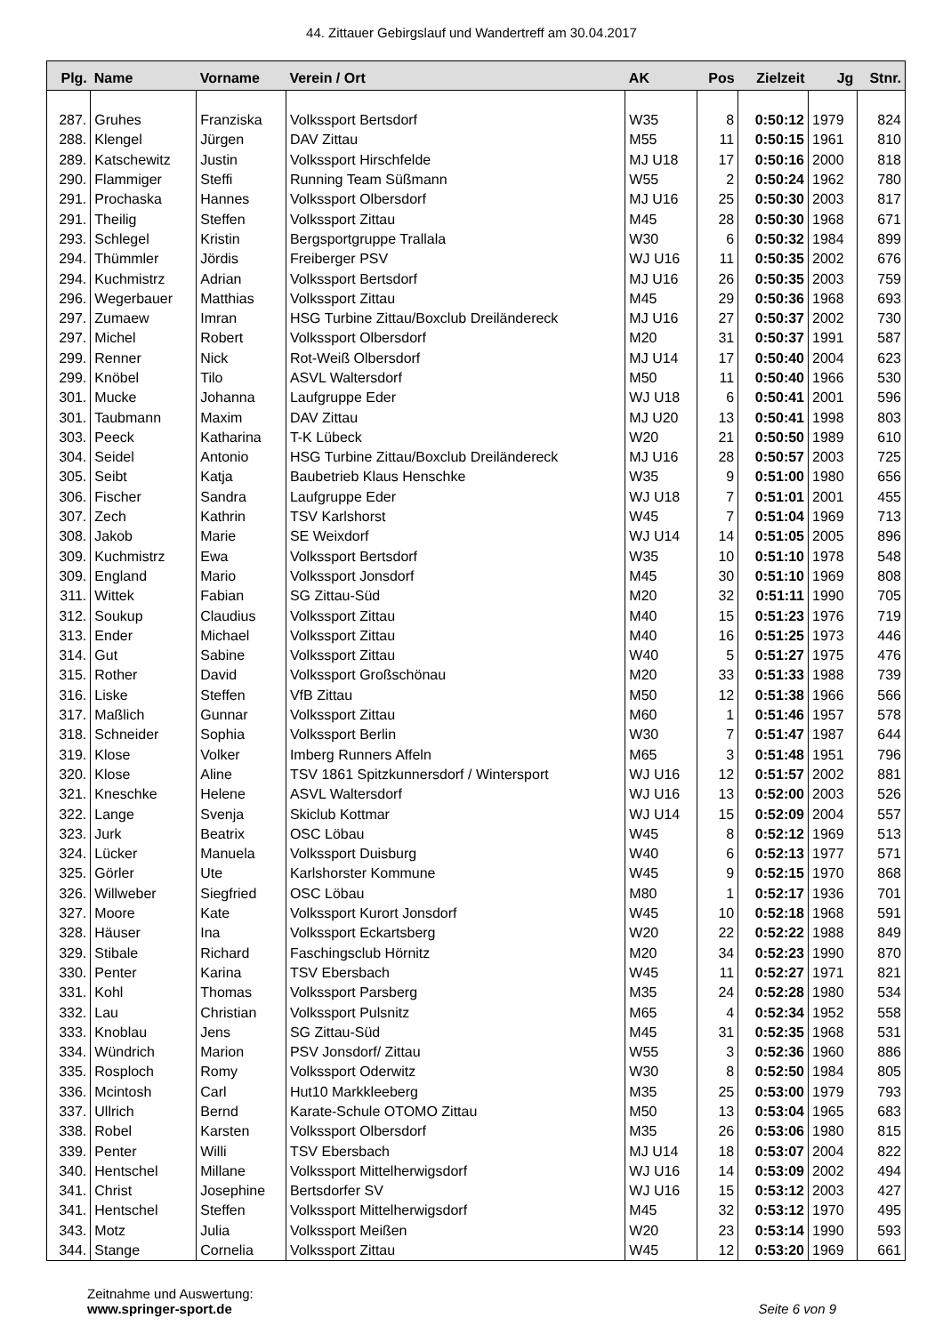44. Zittauer Gebirgslauf und Wandertreff am 30.04.2017
| Plg. | Name | Vorname | Verein / Ort | AK | Pos | Zielzeit | Jg | Stnr. |
| --- | --- | --- | --- | --- | --- | --- | --- | --- |
| 287. | Gruhes | Franziska | Volkssport Bertsdorf | W35 | 8 | 0:50:12 | 1979 | 824 |
| 288. | Klengel | Jürgen | DAV Zittau | M55 | 11 | 0:50:15 | 1961 | 810 |
| 289. | Katschewitz | Justin | Volkssport Hirschfelde | MJ U18 | 17 | 0:50:16 | 2000 | 818 |
| 290. | Flammiger | Steffi | Running Team Süßmann | W55 | 2 | 0:50:24 | 1962 | 780 |
| 291. | Prochaska | Hannes | Volkssport Olbersdorf | MJ U16 | 25 | 0:50:30 | 2003 | 817 |
| 291. | Theilig | Steffen | Volkssport Zittau | M45 | 28 | 0:50:30 | 1968 | 671 |
| 293. | Schlegel | Kristin | Bergsportgruppe Trallala | W30 | 6 | 0:50:32 | 1984 | 899 |
| 294. | Thümmler | Jördis | Freiberger PSV | WJ U16 | 11 | 0:50:35 | 2002 | 676 |
| 294. | Kuchmistrz | Adrian | Volkssport Bertsdorf | MJ U16 | 26 | 0:50:35 | 2003 | 759 |
| 296. | Wegerbauer | Matthias | Volkssport Zittau | M45 | 29 | 0:50:36 | 1968 | 693 |
| 297. | Zumaew | Imran | HSG Turbine Zittau/Boxclub Dreiländereck | MJ U16 | 27 | 0:50:37 | 2002 | 730 |
| 297. | Michel | Robert | Volkssport Olbersdorf | M20 | 31 | 0:50:37 | 1991 | 587 |
| 299. | Renner | Nick | Rot-Weiß Olbersdorf | MJ U14 | 17 | 0:50:40 | 2004 | 623 |
| 299. | Knöbel | Tilo | ASVL Waltersdorf | M50 | 11 | 0:50:40 | 1966 | 530 |
| 301. | Mucke | Johanna | Laufgruppe Eder | WJ U18 | 6 | 0:50:41 | 2001 | 596 |
| 301. | Taubmann | Maxim | DAV Zittau | MJ U20 | 13 | 0:50:41 | 1998 | 803 |
| 303. | Peeck | Katharina | T-K Lübeck | W20 | 21 | 0:50:50 | 1989 | 610 |
| 304. | Seidel | Antonio | HSG Turbine Zittau/Boxclub Dreiländereck | MJ U16 | 28 | 0:50:57 | 2003 | 725 |
| 305. | Seibt | Katja | Baubetrieb Klaus Henschke | W35 | 9 | 0:51:00 | 1980 | 656 |
| 306. | Fischer | Sandra | Laufgruppe Eder | WJ U18 | 7 | 0:51:01 | 2001 | 455 |
| 307. | Zech | Kathrin | TSV Karlshorst | W45 | 7 | 0:51:04 | 1969 | 713 |
| 308. | Jakob | Marie | SE Weixdorf | WJ U14 | 14 | 0:51:05 | 2005 | 896 |
| 309. | Kuchmistrz | Ewa | Volkssport Bertsdorf | W35 | 10 | 0:51:10 | 1978 | 548 |
| 309. | England | Mario | Volkssport Jonsdorf | M45 | 30 | 0:51:10 | 1969 | 808 |
| 311. | Wittek | Fabian | SG Zittau-Süd | M20 | 32 | 0:51:11 | 1990 | 705 |
| 312. | Soukup | Claudius | Volkssport Zittau | M40 | 15 | 0:51:23 | 1976 | 719 |
| 313. | Ender | Michael | Volkssport Zittau | M40 | 16 | 0:51:25 | 1973 | 446 |
| 314. | Gut | Sabine | Volkssport Zittau | W40 | 5 | 0:51:27 | 1975 | 476 |
| 315. | Rother | David | Volkssport Großschönau | M20 | 33 | 0:51:33 | 1988 | 739 |
| 316. | Liske | Steffen | VfB Zittau | M50 | 12 | 0:51:38 | 1966 | 566 |
| 317. | Maßlich | Gunnar | Volkssport Zittau | M60 | 1 | 0:51:46 | 1957 | 578 |
| 318. | Schneider | Sophia | Volkssport Berlin | W30 | 7 | 0:51:47 | 1987 | 644 |
| 319. | Klose | Volker | Imberg Runners Affeln | M65 | 3 | 0:51:48 | 1951 | 796 |
| 320. | Klose | Aline | TSV 1861 Spitzkunnersdorf / Wintersport | WJ U16 | 12 | 0:51:57 | 2002 | 881 |
| 321. | Kneschke | Helene | ASVL Waltersdorf | WJ U16 | 13 | 0:52:00 | 2003 | 526 |
| 322. | Lange | Svenja | Skiclub Kottmar | WJ U14 | 15 | 0:52:09 | 2004 | 557 |
| 323. | Jurk | Beatrix | OSC Löbau | W45 | 8 | 0:52:12 | 1969 | 513 |
| 324. | Lücker | Manuela | Volkssport Duisburg | W40 | 6 | 0:52:13 | 1977 | 571 |
| 325. | Görler | Ute | Karlshorster Kommune | W45 | 9 | 0:52:15 | 1970 | 868 |
| 326. | Willweber | Siegfried | OSC Löbau | M80 | 1 | 0:52:17 | 1936 | 701 |
| 327. | Moore | Kate | Volkssport Kurort Jonsdorf | W45 | 10 | 0:52:18 | 1968 | 591 |
| 328. | Häuser | Ina | Volkssport Eckartsberg | W20 | 22 | 0:52:22 | 1988 | 849 |
| 329. | Stibale | Richard | Faschingsclub Hörnitz | M20 | 34 | 0:52:23 | 1990 | 870 |
| 330. | Penter | Karina | TSV Ebersbach | W45 | 11 | 0:52:27 | 1971 | 821 |
| 331. | Kohl | Thomas | Volkssport Parsberg | M35 | 24 | 0:52:28 | 1980 | 534 |
| 332. | Lau | Christian | Volkssport Pulsnitz | M65 | 4 | 0:52:34 | 1952 | 558 |
| 333. | Knoblau | Jens | SG Zittau-Süd | M45 | 31 | 0:52:35 | 1968 | 531 |
| 334. | Wündrich | Marion | PSV Jonsdorf/ Zittau | W55 | 3 | 0:52:36 | 1960 | 886 |
| 335. | Rosploch | Romy | Volkssport Oderwitz | W30 | 8 | 0:52:50 | 1984 | 805 |
| 336. | Mcintosh | Carl | Hut10 Markkleeberg | M35 | 25 | 0:53:00 | 1979 | 793 |
| 337. | Ullrich | Bernd | Karate-Schule OTOMO Zittau | M50 | 13 | 0:53:04 | 1965 | 683 |
| 338. | Robel | Karsten | Volkssport Olbersdorf | M35 | 26 | 0:53:06 | 1980 | 815 |
| 339. | Penter | Willi | TSV Ebersbach | MJ U14 | 18 | 0:53:07 | 2004 | 822 |
| 340. | Hentschel | Millane | Volkssport Mittelherwigsdorf | WJ U16 | 14 | 0:53:09 | 2002 | 494 |
| 341. | Christ | Josephine | Bertsdorfer SV | WJ U16 | 15 | 0:53:12 | 2003 | 427 |
| 341. | Hentschel | Steffen | Volkssport Mittelherwigsdorf | M45 | 32 | 0:53:12 | 1970 | 495 |
| 343. | Motz | Julia | Volkssport Meißen | W20 | 23 | 0:53:14 | 1990 | 593 |
| 344. | Stange | Cornelia | Volkssport Zittau | W45 | 12 | 0:53:20 | 1969 | 661 |
Zeitnahme und Auswertung:
www.springer-sport.de
Seite 6 von 9